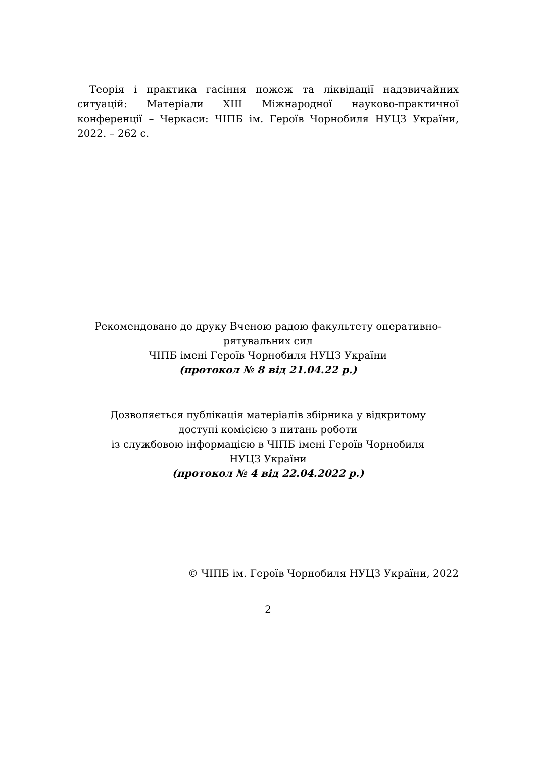Теорія і практика гасіння пожеж та ліквідації надзвичайних ситуацій: Матеріали XIII Міжнародної науково-практичної конференції – Черкаси: ЧІПБ ім. Героїв Чорнобиля НУЦЗ України, 2022. – 262 с.
Рекомендовано до друку Вченою радою факультету оперативно-
рятувальних сил
ЧІПБ імені Героїв Чорнобиля НУЦЗ України
(протокол № 8 від 21.04.22 р.)
Дозволяється публікація матеріалів збірника у відкритому
доступі комісією з питань роботи
із службовою інформацією в ЧІПБ імені Героїв Чорнобиля
НУЦЗ України
(протокол № 4 від 22.04.2022 р.)
© ЧІПБ ім. Героїв Чорнобиля НУЦЗ України, 2022
2